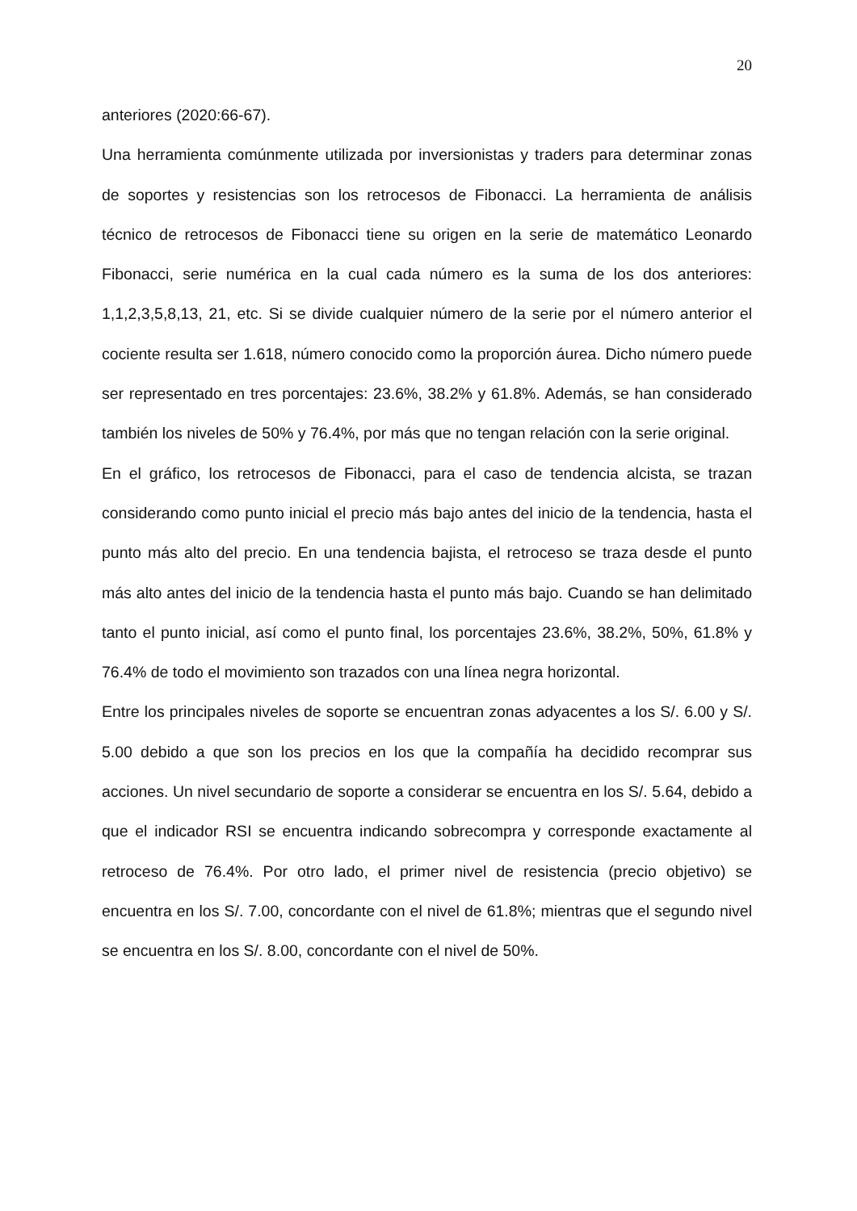20
anteriores (2020:66-67).
Una herramienta comúnmente utilizada por inversionistas y traders para determinar zonas de soportes y resistencias son los retrocesos de Fibonacci. La herramienta de análisis técnico de retrocesos de Fibonacci tiene su origen en la serie de matemático Leonardo Fibonacci, serie numérica en la cual cada número es la suma de los dos anteriores: 1,1,2,3,5,8,13, 21, etc. Si se divide cualquier número de la serie por el número anterior el cociente resulta ser 1.618, número conocido como la proporción áurea. Dicho número puede ser representado en tres porcentajes: 23.6%, 38.2% y 61.8%. Además, se han considerado también los niveles de 50% y 76.4%, por más que no tengan relación con la serie original.
En el gráfico, los retrocesos de Fibonacci, para el caso de tendencia alcista, se trazan considerando como punto inicial el precio más bajo antes del inicio de la tendencia, hasta el punto más alto del precio. En una tendencia bajista, el retroceso se traza desde el punto más alto antes del inicio de la tendencia hasta el punto más bajo. Cuando se han delimitado tanto el punto inicial, así como el punto final, los porcentajes 23.6%, 38.2%, 50%, 61.8% y 76.4% de todo el movimiento son trazados con una línea negra horizontal.
Entre los principales niveles de soporte se encuentran zonas adyacentes a los S/. 6.00 y S/. 5.00 debido a que son los precios en los que la compañía ha decidido recomprar sus acciones. Un nivel secundario de soporte a considerar se encuentra en los S/. 5.64, debido a que el indicador RSI se encuentra indicando sobrecompra y corresponde exactamente al retroceso de 76.4%. Por otro lado, el primer nivel de resistencia (precio objetivo) se encuentra en los S/. 7.00, concordante con el nivel de 61.8%; mientras que el segundo nivel se encuentra en los S/. 8.00, concordante con el nivel de 50%.